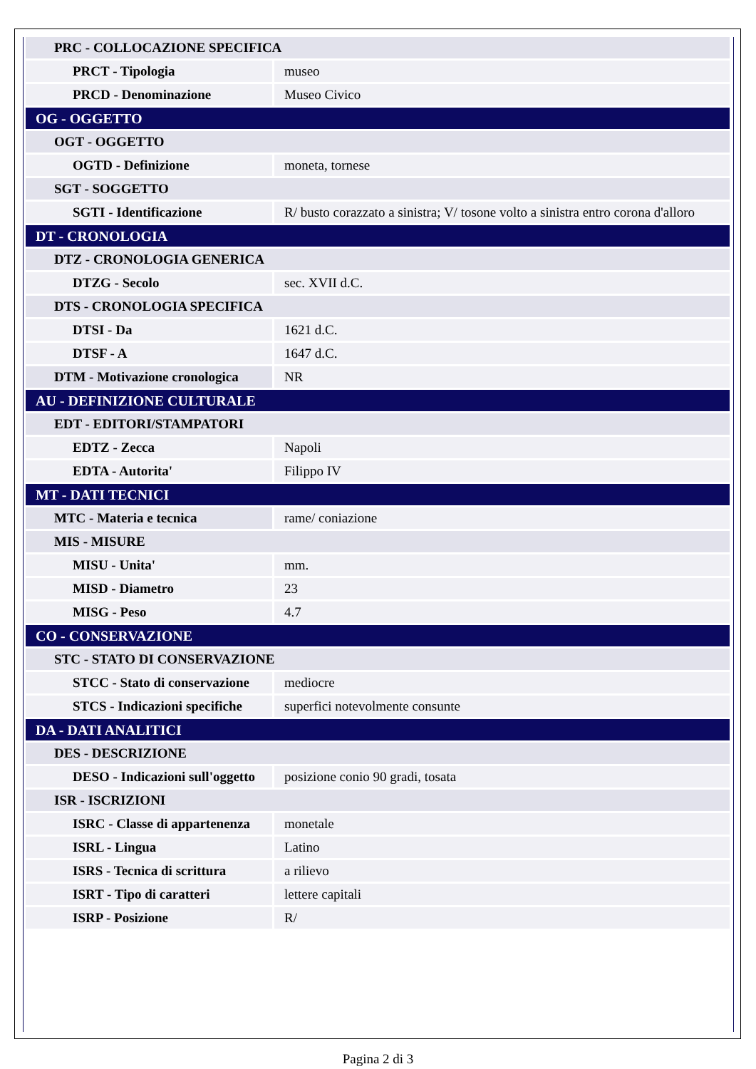| PRC - COLLOCAZIONE SPECIFICA | |
| PRCT - Tipologia | museo |
| PRCD - Denominazione | Museo Civico |
| OG - OGGETTO | |
| OGT - OGGETTO | |
| OGTD - Definizione | moneta, tornese |
| SGT - SOGGETTO | |
| SGTI - Identificazione | R/ busto corazzato a sinistra; V/ tosone volto a sinistra entro corona d'alloro |
| DT - CRONOLOGIA | |
| DTZ - CRONOLOGIA GENERICA | |
| DTZG - Secolo | sec. XVII d.C. |
| DTS - CRONOLOGIA SPECIFICA | |
| DTSI - Da | 1621 d.C. |
| DTSF - A | 1647 d.C. |
| DTM - Motivazione cronologica | NR |
| AU - DEFINIZIONE CULTURALE | |
| EDT - EDITORI/STAMPATORI | |
| EDTZ - Zecca | Napoli |
| EDTA - Autorita' | Filippo IV |
| MT - DATI TECNICI | |
| MTC - Materia e tecnica | rame/ coniazione |
| MIS - MISURE | |
| MISU - Unita' | mm. |
| MISD - Diametro | 23 |
| MISG - Peso | 4.7 |
| CO - CONSERVAZIONE | |
| STC - STATO DI CONSERVAZIONE | |
| STCC - Stato di conservazione | mediocre |
| STCS - Indicazioni specifiche | superfici notevolmente consunte |
| DA - DATI ANALITICI | |
| DES - DESCRIZIONE | |
| DESO - Indicazioni sull'oggetto | posizione conio 90 gradi, tosata |
| ISR - ISCRIZIONI | |
| ISRC - Classe di appartenenza | monetale |
| ISRL - Lingua | Latino |
| ISRS - Tecnica di scrittura | a rilievo |
| ISRT - Tipo di caratteri | lettere capitali |
| ISRP - Posizione | R/ |
Pagina 2 di 3